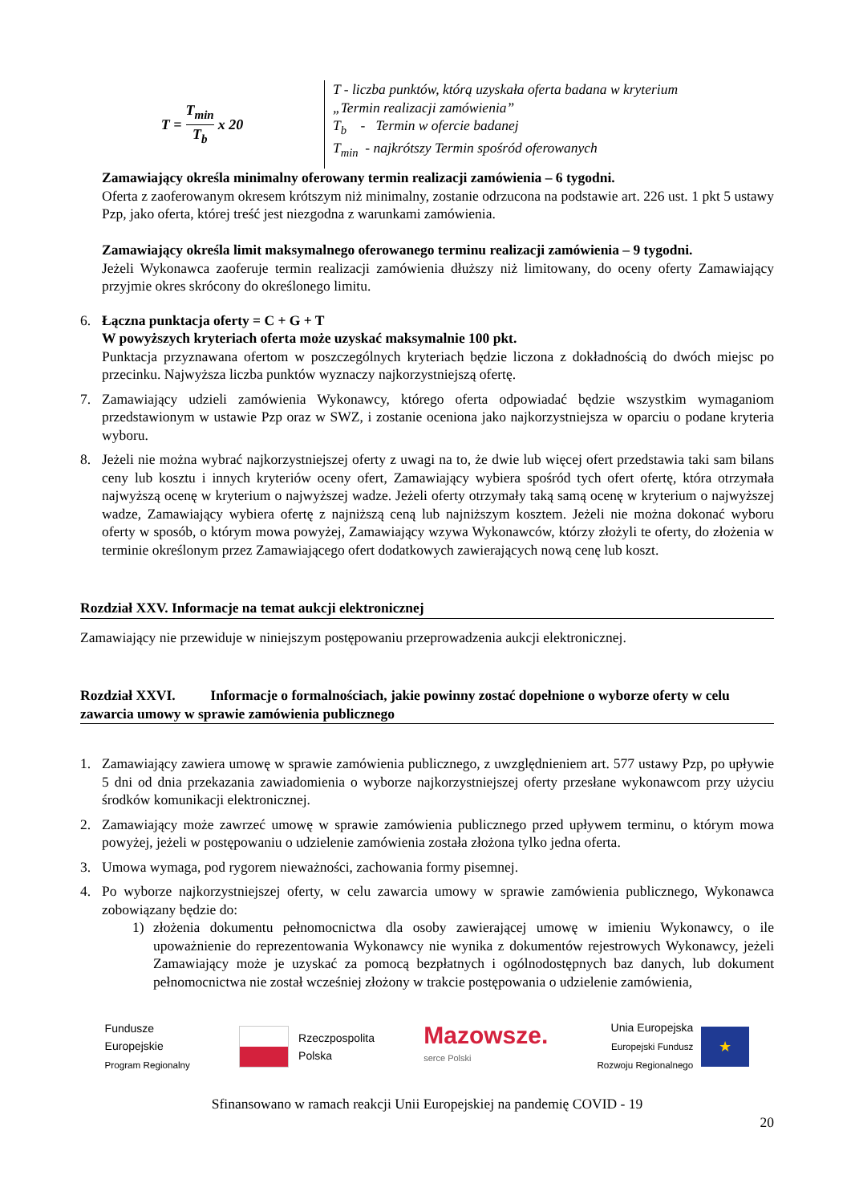T = T<sub>min</sub> T<sub>b</sub> x 20
T - liczba punktów, którą uzyskała oferta badana w kryterium
„Termin realizacji zamówienia”
T<sub>b</sub> - Termin w ofercie badanej
T<sub>min</sub> - najkrótszy Termin spośród oferowanych
Zamawiający określa minimalny oferowany termin realizacji zamówienia – 6 tygodni.
Oferta z zaoferowanym okresem krótszym niż minimalny, zostanie odrzucona na podstawie art. 226 ust. 1 pkt 5 ustawy Pzp, jako oferta, której treść jest niezgodna z warunkami zamówienia.
Zamawiający określa limit maksymalnego oferowanego terminu realizacji zamówienia – 9 tygodni.
Jeżeli Wykonawca zaoferuje termin realizacji zamówienia dłuższy niż limitowany, do oceny oferty Zamawiający przyjmie okres skrócony do określonego limitu.
6. Łączna punktacja oferty = C + G + T
W powyższych kryteriach oferta może uzyskać maksymalnie 100 pkt.
Punktacja przyznawana ofertom w poszczególnych kryteriach będzie liczona z dokładnością do dwóch miejsc po przecinku. Najwyższa liczba punktów wyznaczy najkorzystniejszą ofertę.
7. Zamawiający udzieli zamówienia Wykonawcy, którego oferta odpowiadać będzie wszystkim wymaganiom przedstawionym w ustawie Pzp oraz w SWZ, i zostanie oceniona jako najkorzystniejsza w oparciu o podane kryteria wyboru.
8. Jeżeli nie można wybrać najkorzystniejszej oferty z uwagi na to, że dwie lub więcej ofert przedstawia taki sam bilans ceny lub kosztu i innych kryteriów oceny ofert, Zamawiający wybiera spośród tych ofert ofertę, która otrzymała najwyższą ocenę w kryterium o najwyższej wadze. Jeżeli oferty otrzymały taką samą ocenę w kryterium o najwyższej wadze, Zamawiający wybiera ofertę z najniższą ceną lub najniższym kosztem. Jeżeli nie można dokonać wyboru oferty w sposób, o którym mowa powyżej, Zamawiający wzywa Wykonawców, którzy złożyli te oferty, do złożenia w terminie określonym przez Zamawiającego ofert dodatkowych zawierających nową cenę lub koszt.
Rozdział XXV. Informacje na temat aukcji elektronicznej
Zamawiający nie przewiduje w niniejszym postępowaniu przeprowadzenia aukcji elektronicznej.
Rozdział XXVI. Informacje o formalnościach, jakie powinny zostać dopełnione o wyborze oferty w celu zawarcia umowy w sprawie zamówienia publicznego
1. Zamawiający zawiera umowę w sprawie zamówienia publicznego, z uwzględnieniem art. 577 ustawy Pzp, po upływie 5 dni od dnia przekazania zawiadomienia o wyborze najkorzystniejszej oferty przesłane wykonawcom przy użyciu środków komunikacji elektronicznej.
2. Zamawiający może zawrzeć umowę w sprawie zamówienia publicznego przed upływem terminu, o którym mowa powyżej, jeżeli w postępowaniu o udzielenie zamówienia została złożona tylko jedna oferta.
3. Umowa wymaga, pod rygorem nieważności, zachowania formy pisemnej.
4. Po wyborze najkorzystniejszej oferty, w celu zawarcia umowy w sprawie zamówienia publicznego, Wykonawca zobowiązany będzie do:
1) złożenia dokumentu pełnomocnictwa dla osoby zawierającej umowę w imieniu Wykonawcy, o ile upoważnienie do reprezentowania Wykonawcy nie wynika z dokumentów rejestrowych Wykonawcy, jeżeli Zamawiający może je uzyskać za pomocą bezpłatnych i ogólnodostępnych baz danych, lub dokument pełnomocnictwa nie został wcześniej złożony w trakcie postępowania o udzielenie zamówienia,
Fundusze
Europejskie
Program Regionalny
Rzeczpospolita
Polska
Mazowsze.
serce Polski
Unia Europejska
Europejski Fundusz
Rozwoju Regionalnego
★
Sfinansowano w ramach reakcji Unii Europejskiej na pandemię COVID - 19
20